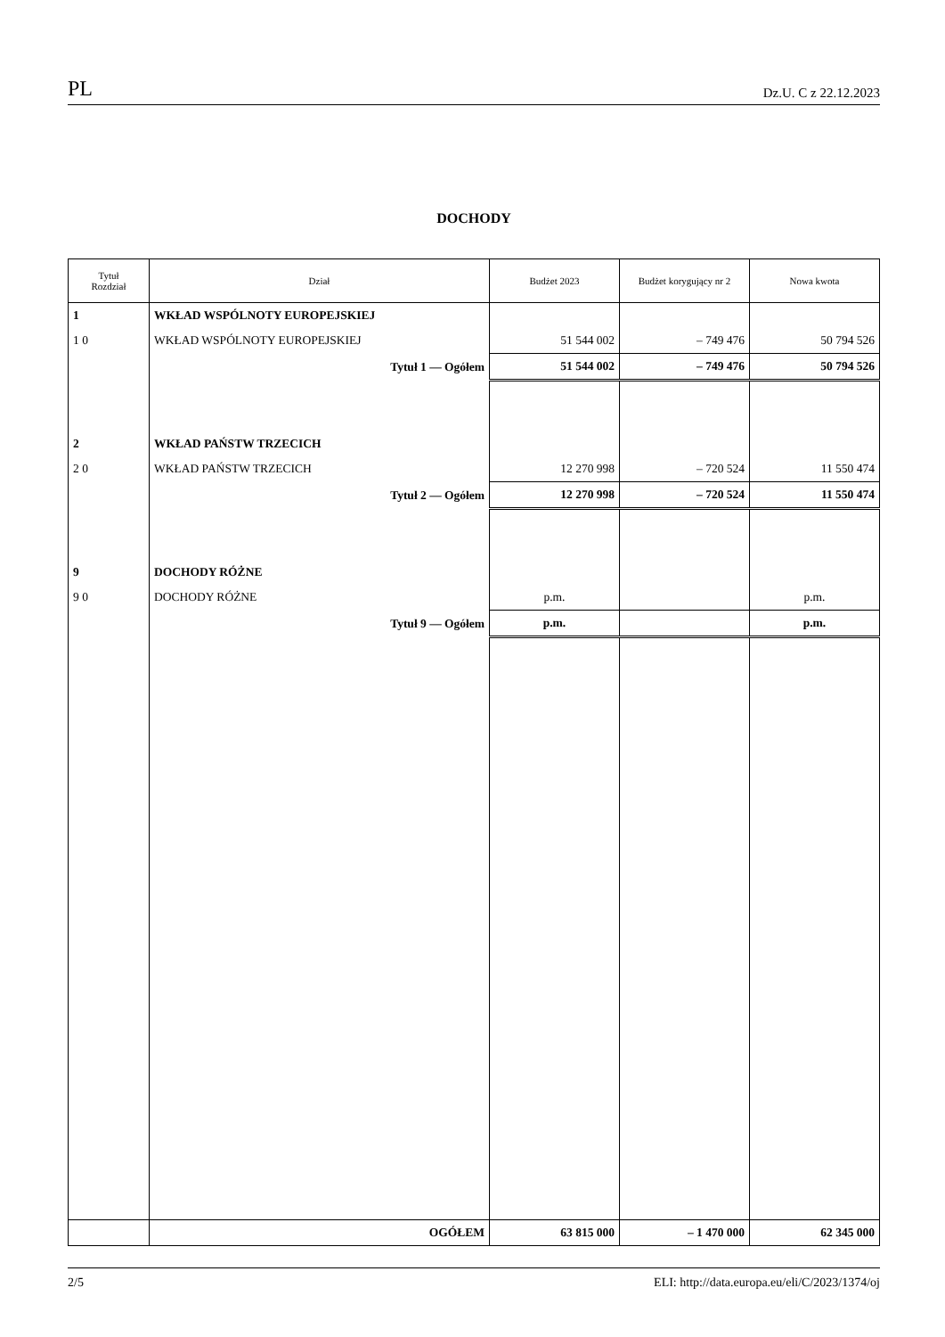PL Dz.U. C z 22.12.2023
DOCHODY
| Tytuł Rozdział | Dział | Budżet 2023 | Budżet korygujący nr 2 | Nowa kwota |
| --- | --- | --- | --- | --- |
| 1 | WKŁAD WSPÓLNOTY EUROPEJSKIEJ | | | |
| 1 0 | WKŁAD WSPÓLNOTY EUROPEJSKIEJ | 51 544 002 | – 749 476 | 50 794 526 |
| | Tytuł 1 — Ogółem | 51 544 002 | – 749 476 | 50 794 526 |
| 2 | WKŁAD PAŃSTW TRZECICH | | | |
| 2 0 | WKŁAD PAŃSTW TRZECICH | 12 270 998 | – 720 524 | 11 550 474 |
| | Tytuł 2 — Ogółem | 12 270 998 | – 720 524 | 11 550 474 |
| 9 | DOCHODY RÓŻNE | | | |
| 9 0 | DOCHODY RÓŻNE | p.m. | | p.m. |
| | Tytuł 9 — Ogółem | p.m. | | p.m. |
| | OGÓŁEM | 63 815 000 | – 1 470 000 | 62 345 000 |
2/5 ELI: http://data.europa.eu/eli/C/2023/1374/oj